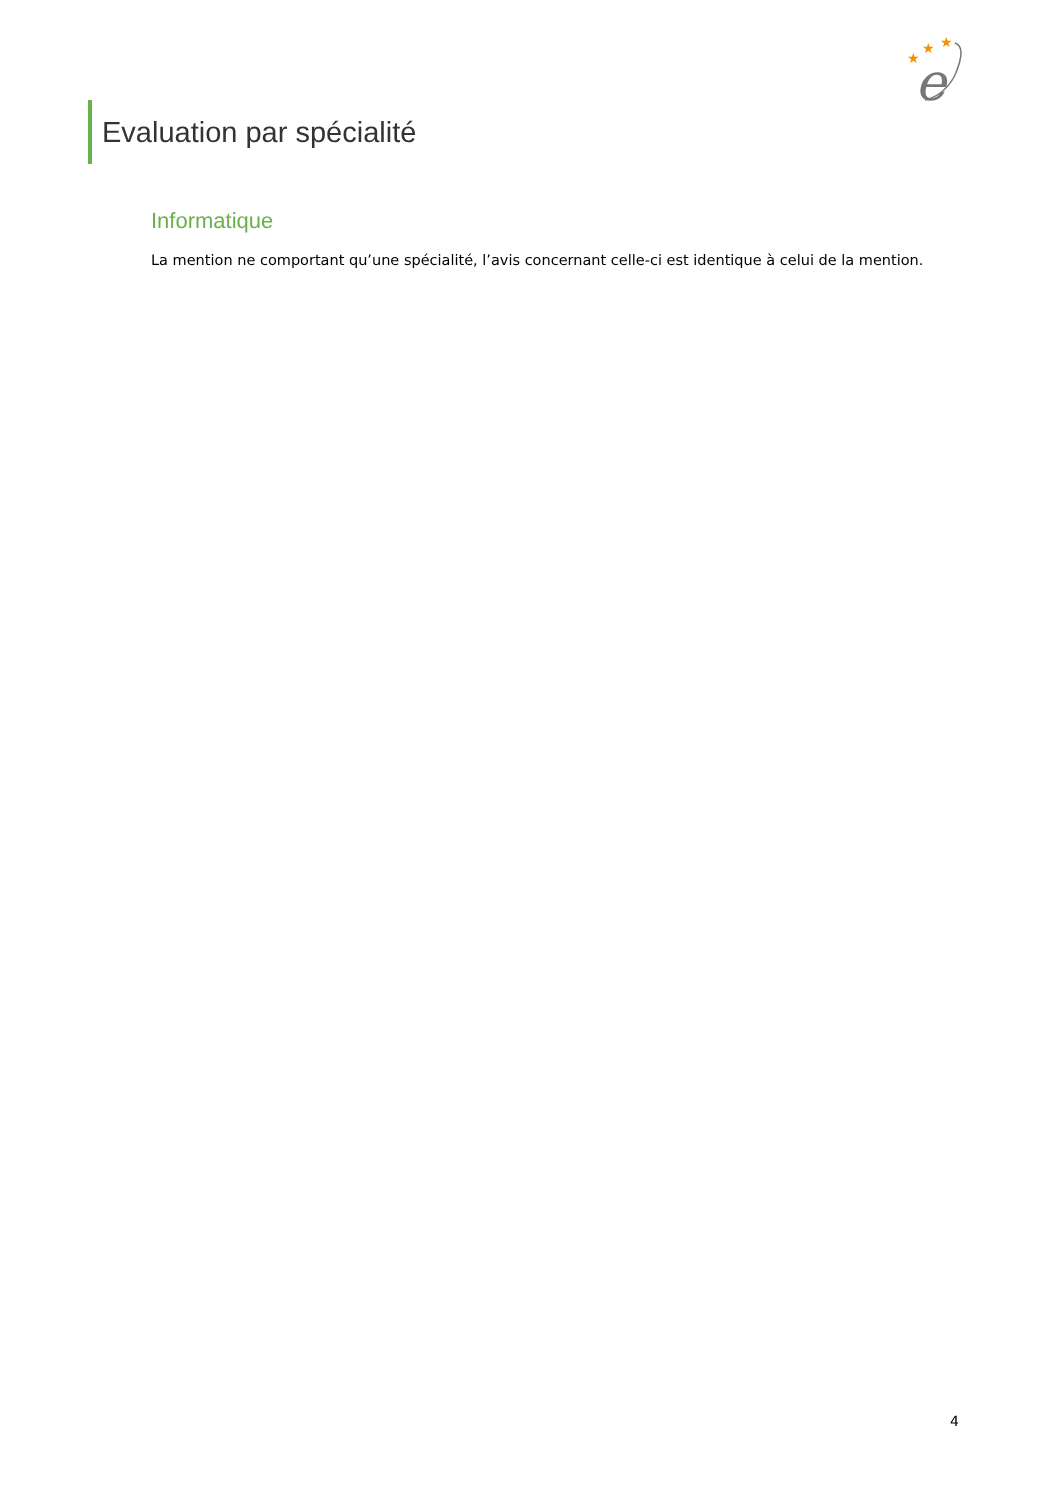★
★
★
e
Evaluation par spécialité
Informatique
La mention ne comportant qu’une spécialité, l’avis concernant celle-ci est identique à celui de la mention.
4